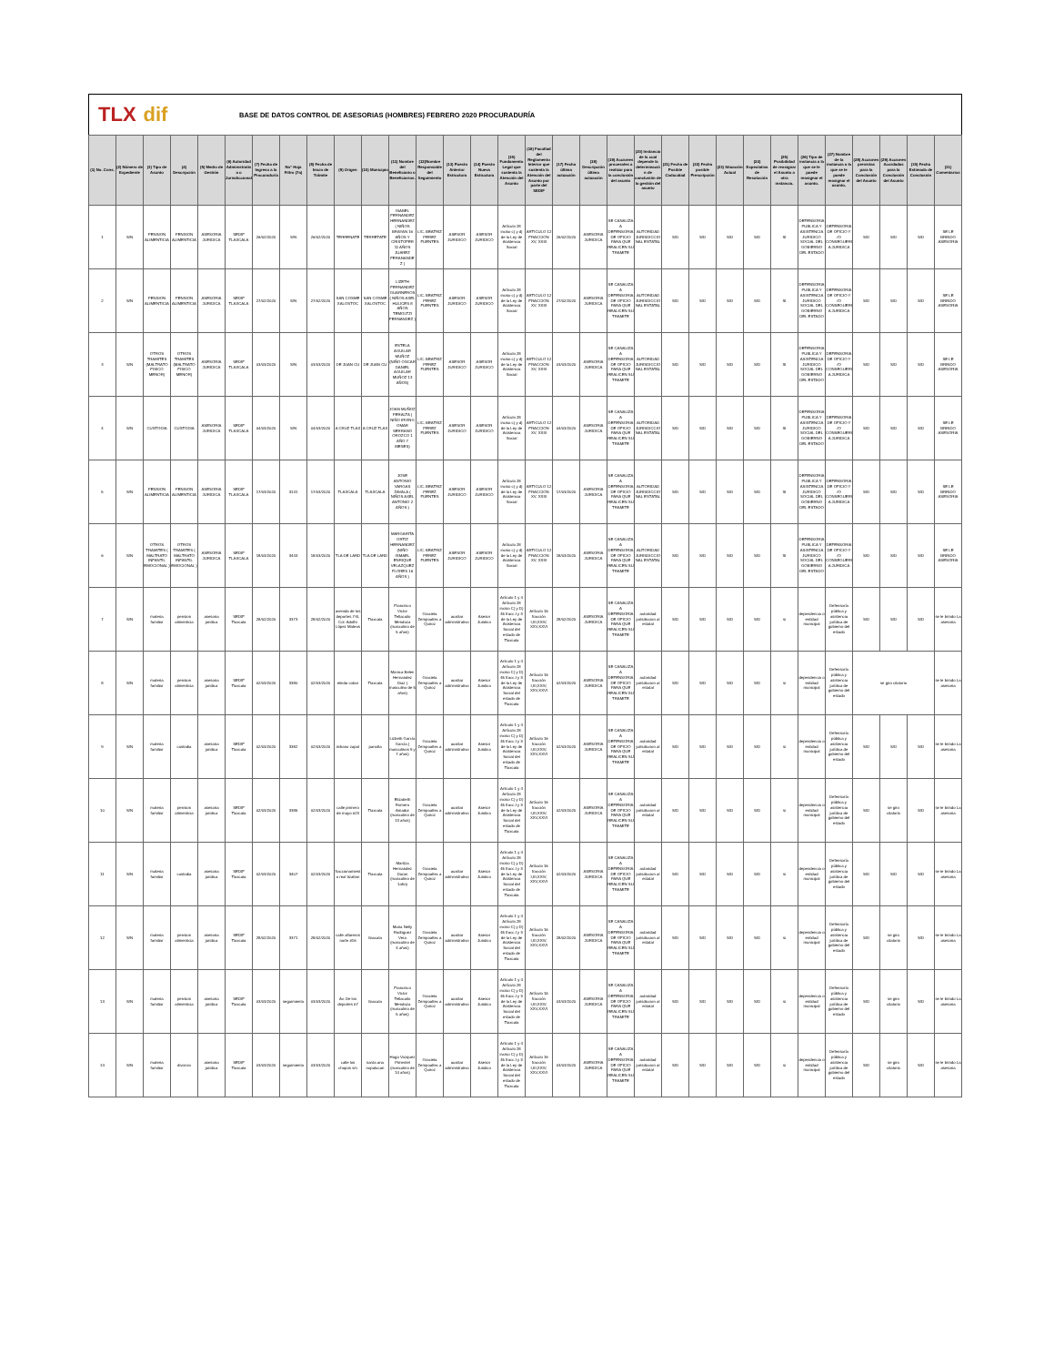TLX dif
BASE DE DATOS CONTROL DE ASESORIAS (HOMBRES) FEBRERO 2020 PROCURADURÍA
| (1) No. Cons. | (2) Número de Expediente | (3) Tipo de Asunto | (4) Descripción | (5) Medio de Gestión | (6) Autoridad Administrativa o Jurisdiccional | (7) Fecha de Ingreso a la Procuraduría | No° Hoja Filtro (7a) | (8) Fecha de Inicio de Trámite | (9) Origen | (10) Municipio | (11) Nombre del Beneficiario o Beneficiarios. | (12)Nombre Responsable del Seguimiento | (13) Puesto Anterior Estructura | (14) Puesto Nueva Estructura | (15) Fundamento Legal que sustenta la Atención del Asunto | (16) Facultad del Reglamento Interior que sustenta la Atención del Asunto por parte del SEDIF | (17) Fecha última actuación | (18) Descripción última actuación | (19) Acciones procesales a realizar para la conclusión del asunto | (20) Instancia de la cual depende la determinación de conclusión de la gestión del asunto | (21) Fecha de Posible Caducidad | (22) Fecha posible Prescripción | (23) Situación Actual | (24) Expectativa de Resolución | (25) Posibilidad de reasignar el Asunto a otra instancia. | (26) Tipo de instancia a la que se le puede reasignar el asunto. | (27) Nombre de la instancia a la que se le puede reasignar el asunto. | (28) Acciones previstas para la Conclusión del Asunto | (29) Acciones Acordadas para la Conclusión del Asunto | (30) Fecha Estimada de Conclusión | (31) Comentarios |
| --- | --- | --- | --- | --- | --- | --- | --- | --- | --- | --- | --- | --- | --- | --- | --- | --- | --- | --- | --- | --- | --- | --- | --- | --- | --- | --- | --- | --- | --- | --- | --- |
| 1 | S/N | PENSION ALIMENTICIA | PENSION ALIMENTICIA | ASESORIA JURIDICA | SEDIF TLAXCALA | 26/02/2020 | S/N | 26/02/2020 | TERRENATE | TERRETATE | ISABEL FERNANDEZ HERNANDEZ ( NIÑOS BRAYAN 16 AÑOS Y CRISTOFER 11 AÑOS JUAREZ FERANANDEZ ) | LIC. BEATRIZ PEREZ FUENTES | ASESOR JURIDICO | ASESOR JURIDICO | Artículo 28 inciso c) y d) de la Ley de Asistencia Social | ARTICULO 12 FRACCION XV, XXIII | 26/02/2020 | ASESORIA JURIDICA | SE CANALIZA A DEFENSORIA DE OFICIO PARA QUE REALICEN SU TRAMITE | AUTORIDAD JURISDICCIONAL ESTATAL | S/D | S/D | S/D | S/D | SI | DEFENSORIA PUBLICA Y ASISTENCIA JURIDICO SOCIAL DEL GOBIERNO DEL ESTADO | DEFENSORIA DE OFICIO Y /O CONSEGUERIA JURIDICA | S/D | S/D | S/D | SE LE BRINDO ASESORIA |
| 2 | S/N | PENSION ALIMENTICIA | PENSION ALIMENTICIA | ASESORIA JURIDICA | SEDIF TLAXCALA | 27/02/2020 | S/N | 27/02/2020 | SAN COSME XALOSTOC | SAN COSME XALOSTOC | LIZETH FERNANDEZ GUARNEROS ( NIÑOS AXEL HULICES 8 AÑOS TEMOLTZI FERNANDEZ ) | LIC. BEATRIZ PEREZ FUENTES | ASESOR JURIDICO | ASESOR JURIDICO | Artículo 28 inciso c) y d) de la Ley de Asistencia Social | ARTICULO 12 FRACCION XV, XXIII | 27/02/2020 | ASESORIA JURIDICA | SE CANALIZA A DEFENSORIA DE OFICIO PARA QUE REALICEN SU TRAMITE | AUTORIDAD JURISDICCIONAL ESTATAL | S/D | S/D | S/D | S/D | SI | DEFENSORIA PUBLICA Y ASISTENCIA JURIDICO SOCIAL DEL GOBIERNO DEL ESTADO | DEFENSORIA DE OFICIO Y /O CONSEGUERIA JURIDICA | S/D | S/D | S/D | SE LE BRINDO ASESORIA |
| 3 | S/N | OTROS TRAMITES (MALTRATO FISICO MENOR) | OTROS TRAMITES (MALTRATO FISICO MENOR) | ASESORIA JURIDICA | SEDIF TLAXCALA | 03/03/2020 | S/N | 03/03/2020 | DE JUAN CU | DE JUAN CU | ESTELA AGUILAR MUÑOZ (NIÑO OSCAR DANIEL AGUILAR MUÑOZ 13 AÑOS) | LIC. BEATRIZ PEREZ FUENTES | ASESOR JURIDICO | ASESOR JURIDICO | Artículo 28 inciso c) y d) de la Ley de Asistencia Social | ARTICULO 12 FRACCION XV, XXIII | 03/03/2020 | ASESORIA JURIDICA | SE CANALIZA A DEFENSORIA DE OFICIO PARA QUE REALICEN SU TRAMITE | AUTORIDAD JURISDICCIONAL ESTATAL | S/D | S/D | S/D | S/D | SI | DEFENSORIA PUBLICA Y ASISTENCIA JURIDICO SOCIAL DEL GOBIERNO DEL ESTADO | DEFENSORIA DE OFICIO Y /O CONSEGUERIA JURIDICA | S/D | S/D | S/D | SE LE BRINDO ASESORIA |
| 4 | S/N | CUSTODIA | CUSTODIA | ASESORIA JURIDICA | SEDIF TLAXCALA | 04/03/2020 | S/N | 04/03/2020 | A CRUZ TLAX | A CRUZ TLAX | JOAN MUÑOZ PERALTA ( NIÑO IRVING OMAR SERRANO OROZCO 1 AÑO 7 MESES) | LIC. BEATRIZ PEREZ FUENTES | ASESOR JURIDICO | ASESOR JURIDICO | Artículo 28 inciso c) y d) de la Ley de Asistencia Social | ARTICULO 12 FRACCION XV, XXIII | 04/03/2020 | ASESORIA JURIDICA | SE CANALIZA A DEFENSORIA DE OFICIO PARA QUE REALICEN SU TRAMITE | AUTORIDAD JURISDICCIONAL ESTATAL | S/D | S/D | S/D | S/D | SI | DEFENSORIA PUBLICA Y ASISTENCIA JURIDICO SOCIAL DEL GOBIERNO DEL ESTADO | DEFENSORIA DE OFICIO Y /O CONSEGUERIA JURIDICA | S/D | S/D | S/D | SE LE BRINDO ASESORIA |
| 5 | S/N | PENSION ALIMENTICIA | PENSION ALIMENTICIA | ASESORIA JURIDICA | SEDIF TLAXCALA | 17/03/2020 | 3141 | 17/03/2020 | TLAXCALA | TLAXCALA | JOSE ANTONIO VARGAS ZAVALA ( NIÑOS AXEL ANTONIO 2 AÑOS ) | LIC. BEATRIZ PEREZ FUENTES | ASESOR JURIDICO | ASESOR JURIDICO | Artículo 28 inciso c) y d) de la Ley de Asistencia Social | ARTICULO 12 FRACCION XV, XXIII | 17/03/2020 | ASESORIA JURIDICA | SE CANALIZA A DEFENSORIA DE OFICIO PARA QUE REALICEN SU TRAMITE | AUTORIDAD JURISDICCIONAL ESTATAL | S/D | S/D | S/D | S/D | SI | DEFENSORIA PUBLICA Y ASISTENCIA JURIDICO SOCIAL DEL GOBIERNO DEL ESTADO | DEFENSORIA DE OFICIO Y /O CONSEGUERIA JURIDICA | S/D | S/D | S/D | SE LE BRINDO ASESORIA |
| 6 | S/N | OTROS TRAMITES ( MALTRATO INFANTIL EMOCIONAL ) | OTROS TRAMITES ( MALTRATO INFANTIL EMOCIONAL ) | ASESORIA JURIDICA | SEDIF TLAXCALA | 18/03/2020 | 3443 | 18/03/2020 | TLA DE LARD | TLA DE LARD | MARGARITA ORTIZ HERNANDEZ (NIÑO ISMAEL ENRIQUE VELAZQUEZ FLORES 16 AÑOS ) | LIC. BEATRIZ PEREZ FUENTES | ASESOR JURIDICO | ASESOR JURIDICO | Artículo 28 inciso c) y d) de la Ley de Asistencia Social | ARTICULO 12 FRACCION XV, XXIII | 18/03/2020 | ASESORIA JURIDICA | SE CANALIZA A DEFENSORIA DE OFICIO PARA QUE REALICEN SU TRAMITE | AUTORIDAD JURISDICCIONAL ESTATAL | S/D | S/D | S/D | S/D | SI | DEFENSORIA PUBLICA Y ASISTENCIA JURIDICO SOCIAL DEL GOBIERNO DEL ESTADO | DEFENSORIA DE OFICIO Y /O CONSEGUERIA JURIDICA | S/D | S/D | S/D | SE LE BRINDO ASESORIA |
| 7 | S/N | materia familiar | pension alimenticia | asesoria juridica | SEDIF Tlaxcala | 28/02/2020 | 3373 | 28/02/2020 | avenida de los deportes 7-B, Col. Adolfo López Mateos | Tlaxcala | Francisco Victor Tetlacuilo Mendoza (masculino de 5 años) | Graciela Zempoaltec a Quiroz | auxiliar administrativo | Asesor Juridico | Articulo 1 y 4 Artículo 28 inciso C) y D) 45 fracc.I y II de la Ley de Asistencia Social del estado de Tlaxcala | Artículo 16 fracción I,III,XXIV, XXV,XXVI | 28/02/2020 | ASESORIA JURIDICA | SE CANALIZA A DEFENSORIA DE OFICIO PARA QUE REALICEN SU TRAMITE | autoridad jurisdiccion al estatal | S/D | S/D | S/D | S/D | si | dependencia o entidad municipal | Defensoría pública y asistencia jurídica de gobierno del estado | S/D | S/D | S/D | se le brindo La asesoria |
| 8 | S/N | materia familiar | pension alimenticia | asesoria juridica | SEDIF Tlaxcala | 02/03/2020 | 3380 | 02/03/2020 | elinda cobar | Tlaxcala | Monica Belen Hernandez Diaz ( masculino de 5 años) | Graciela Zempoaltec a Quiroz | auxiliar administrativo | Asesor Juridico | Articulo 1 y 4 Artículo 28 inciso C) y D) 45 fracc.I y II de la Ley de Asistencia Social del estado de Tlaxcala | Artículo 16 fracción I,III,XXIV, XXV,XXVI | 02/03/2020 | ASESORIA JURIDICA | SE CANALIZA A DEFENSORIA DE OFICIO PARA QUE REALICEN SU TRAMITE | autoridad jurisdiccion al estatal | S/D | S/D | S/D | S/D | si | dependencia o entidad municipal | Defensoría pública y asistencia jurídica de gobierno del estado | se giro citatorio | | | se le brindo La asesoria |
| 9 | S/N | materia familiar | custodia | asesoria juridica | SEDIF Tlaxcala | 02/03/2020 | 3382 | 02/03/2020 | miliano zapat | panotla | Lizbeth García García ( masculinos 9 y 7 años) | Graciela Zempoaltec a Quiroz | auxiliar administrativo | Asesor Juridico | Articulo 1 y 4 Artículo 28 inciso C) y D) 45 fracc.I y II de la Ley de Asistencia Social del estado de Tlaxcala | Artículo 16 fracción I,III,XXIV, XXV,XXVI | 02/03/2020 | ASESORIA JURIDICA | SE CANALIZA A DEFENSORIA DE OFICIO PARA QUE REALICEN SU TRAMITE | autoridad jurisdiccion al estatal | S/D | S/D | S/D | S/D | si | dependencia o entidad municipal | Defensoría pública y asistencia jurídica de gobierno del estado | S/D | S/D | S/D | se le brindo La asesoria |
| 10 | S/N | materia familiar | pension alimenticia | asesoria juridica | SEDIF Tlaxcala | 02/03/2020 | 3385 | 02/03/2020 | calle primero de mayo #23 | Tlaxcala | Elizabeth Romero Amador (masculino de 13 años) | Graciela Zempoaltec a Quiroz | auxiliar administrativo | Asesor Juridico | Articulo 1 y 4 Artículo 28 inciso C) y D) 45 fracc.I y II de la Ley de Asistencia Social del estado de Tlaxcala | Artículo 16 fracción I,III,XXIV, XXV,XXVI | 02/03/2020 | ASESORIA JURIDICA | SE CANALIZA A DEFENSORIA DE OFICIO PARA QUE REALICEN SU TRAMITE | autoridad jurisdiccion al estatal | S/D | S/D | S/D | S/D | si | dependencia o entidad municipal | Defensoría pública y asistencia jurídica de gobierno del estado | S/D | se giro citatorio | S/D | se le brindo La asesoria |
| 11 | S/N | materia familiar | custodia | asesoria juridica | SEDIF Tlaxcala | 02/03/2020 | 3407 | 02/03/2020 | fraccionamiento real tizatlan | Tlaxcala | Maritza Hernandez Duran (masculino de 1año) | Graciela Zempoaltec a Quiroz | auxiliar administrativo | Asesor Juridico | Articulo 1 y 4 Artículo 28 inciso C) y D) 45 fracc.I y II de la Ley de Asistencia Social del estado de Tlaxcala | Artículo 16 fracción I,III,XXIV, XXV,XXVI | 02/03/2020 | ASESORIA JURIDICA | SE CANALIZA A DEFENSORIA DE OFICIO PARA QUE REALICEN SU TRAMITE | autoridad jurisdiccion al estatal | S/D | S/D | S/D | S/D | si | dependencia o entidad municipal | Defensoría pública y asistencia jurídica de gobierno del estado | S/D | S/D | S/D | se le brindo La asesoria |
| 12 | S/N | materia familiar | pension alimenticia | asesoria juridica | SEDIF Tlaxcala | 28/02/2020 | 3371 | 28/02/2020 | calle alfareros norte #16 | tlaxcala | Maria Nelly Rodriguez Vera (masculino de 4 años) | Graciela Zempoaltec a Quiroz | auxiliar administrativo | Asesor Juridico | Articulo 1 y 4 Artículo 28 inciso C) y D) 45 fracc.I y II de la Ley de Asistencia Social del estado de Tlaxcala | Artículo 16 fracción I,III,XXIV, XXV,XXVI | 28/02/2020 | ASESORIA JURIDICA | SE CANALIZA A DEFENSORIA DE OFICIO PARA QUE REALICEN SU TRAMITE | autoridad jurisdiccion al estatal | S/D | S/D | S/D | S/D | si | dependencia o entidad municipal | Defensoría pública y asistencia jurídica de gobierno del estado | S/D | se giro citatorio | S/D | se le brindo La asesoria |
| 13 | S/N | materia familiar | pension alimenticia | asesoria juridica | SEDIF Tlaxcala | 03/03/2020 | seguimiento | 03/03/2020 | Av. De los deportes #7 | tlaxcala | Francisco Victor Tetlacuilo Mendoza (masculino de 5 años) | Graciela Zempoaltec a Quiroz | auxiliar administrativo | Asesor Juridico | Articulo 1 y 4 Artículo 28 inciso C) y D) 45 fracc.I y II de la Ley de Asistencia Social del estado de Tlaxcala | Artículo 16 fracción I,III,XXIV, XXV,XXVI | 03/03/2020 | ASESORIA JURIDICA | SE CANALIZA A DEFENSORIA DE OFICIO PARA QUE REALICEN SU TRAMITE | autoridad jurisdiccion al estatal | S/D | S/D | S/D | S/D | si | dependencia o entidad municipal | Defensoría pública y asistencia jurídica de gobierno del estado | S/D | se giro citatorio | S/D | se le brindo La asesoria |
| 14 | S/N | materia familiar | divorcio | asesoria juridica | SEDIF Tlaxcala | 03/03/2020 | seguimiento | 03/03/2020 | calle los chopos s/n | santa ana nopalucan | Hugo Vazquez Pimentel (masculino de 14 años) | Graciela Zempoaltec a Quiroz | auxiliar administrativo | Asesor Juridico | Articulo 1 y 4 Artículo 28 inciso C) y D) 45 fracc.I y II de la Ley de Asistencia Social del estado de Tlaxcala | Artículo 16 fracción I,III,XXIV, XXV,XXVI | 03/03/2020 | ASESORIA JURIDICA | SE CANALIZA A DEFENSORIA DE OFICIO PARA QUE REALICEN SU TRAMITE | autoridad jurisdiccion al estatal | S/D | S/D | S/D | S/D | si | dependencia o entidad municipal | Defensoría pública y asistencia jurídica de gobierno del estado | S/D | se giro citatorio | S/D | se le brindo La asesoria |